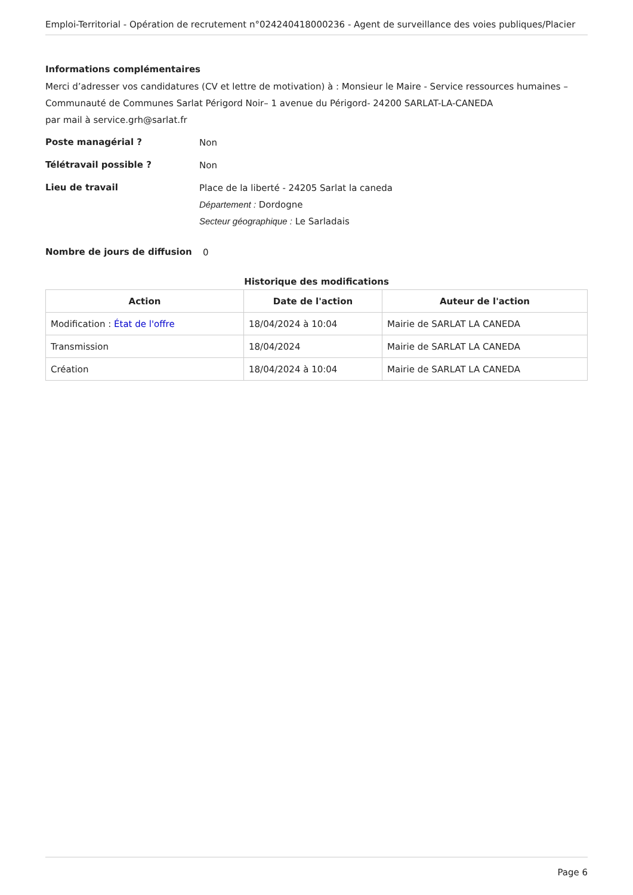Emploi-Territorial - Opération de recrutement n°024240418000236 - Agent de surveillance des voies publiques/Placier
Informations complémentaires
Merci d’adresser vos candidatures (CV et lettre de motivation) à : Monsieur le Maire - Service ressources humaines – Communauté de Communes Sarlat Périgord Noir– 1 avenue du Périgord- 24200 SARLAT-LA-CANEDA
par mail à service.grh@sarlat.fr
Poste managérial ?
Non
Télétravail possible ?
Non
Lieu de travail
Place de la liberté - 24205 Sarlat la caneda
Département : Dordogne
Secteur géographique : Le Sarladais
Nombre de jours de diffusion
0
Historique des modifications
| Action | Date de l'action | Auteur de l'action |
| --- | --- | --- |
| Modification : État de l'offre | 18/04/2024 à 10:04 | Mairie de SARLAT LA CANEDA |
| Transmission | 18/04/2024 | Mairie de SARLAT LA CANEDA |
| Création | 18/04/2024 à 10:04 | Mairie de SARLAT LA CANEDA |
Page 6